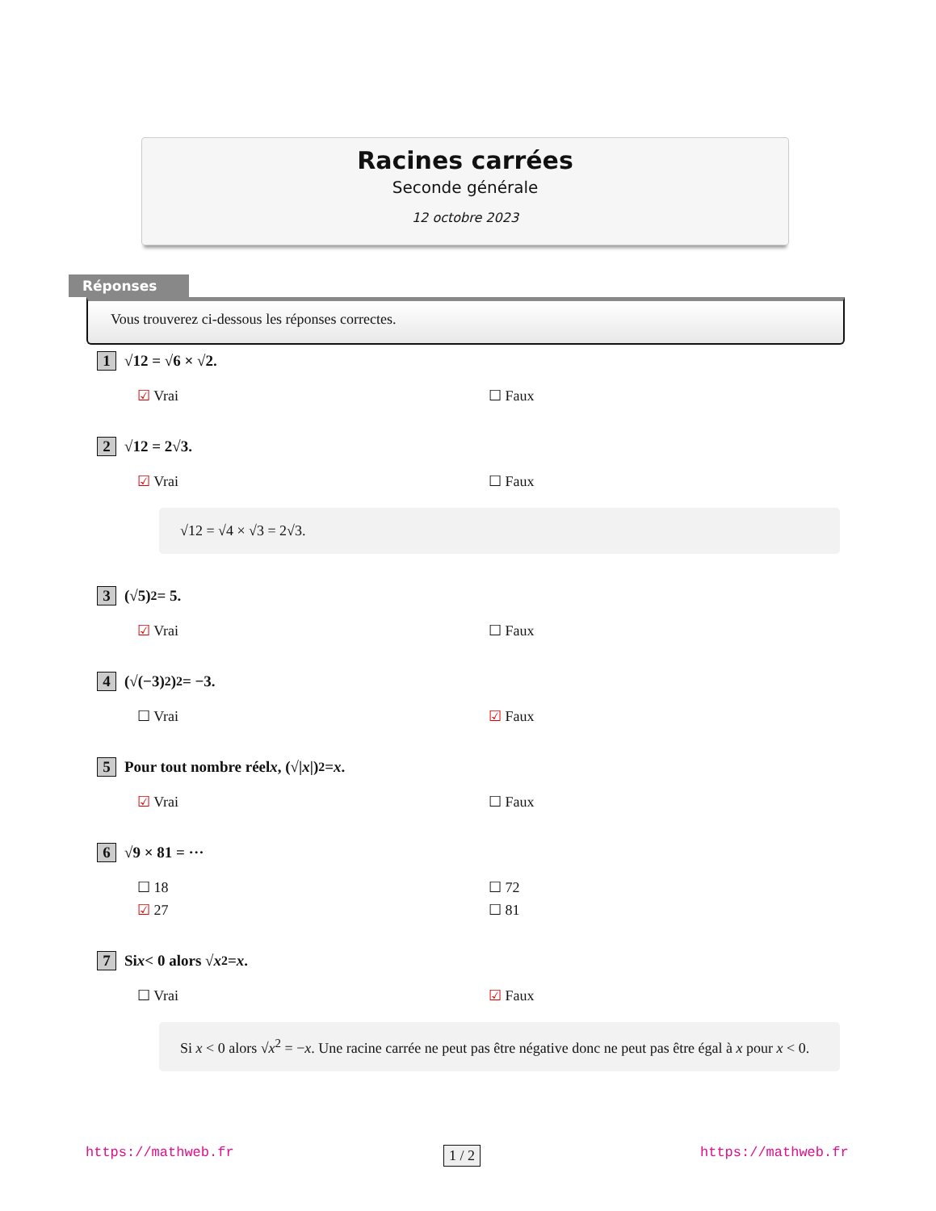Racines carrées
Seconde générale
12 octobre 2023
Réponses
Vous trouverez ci-dessous les réponses correctes.
1 √12 = √6 × √2.
☑ Vrai ☐ Faux
2 √12 = 2√3.
☑ Vrai ☐ Faux
√12 = √4 × √3 = 2√3.
3 (√5)<sup>2</sup> = 5.
☑ Vrai ☐ Faux
4 (√(−3)<sup>2</sup>)<sup>2</sup> = −3.
☐ Vrai ☑ Faux
5 Pour tout nombre réel x, (√| x |)<sup>2</sup> = x.
☑ Vrai ☐ Faux
6 √9 × 81 = ···
☐ 18 ☐ 72 ☑ 27 ☐ 81
7 Si x < 0 alors √ x<sup>2</sup> = x.
☐ Vrai ☑ Faux
Si x < 0 alors √x<sup>2</sup> = −x. Une racine carrée ne peut pas être négative donc ne peut pas être égal à x pour x < 0.
https://mathweb.fr https://mathweb.fr
1 / 2